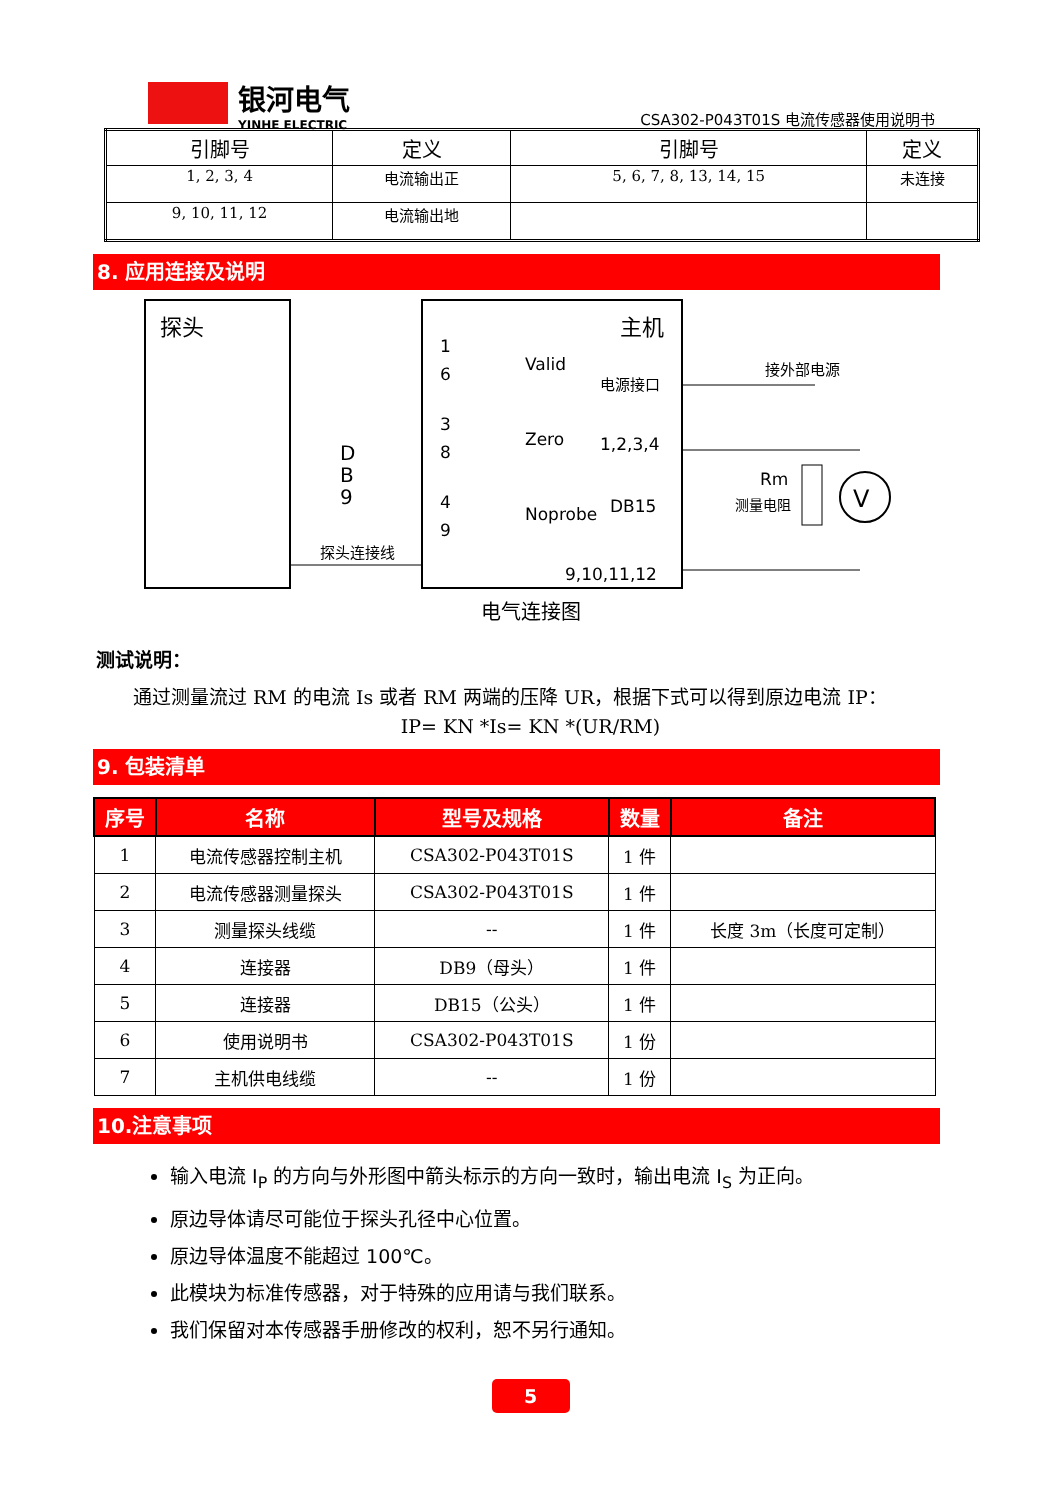银河电气
YINHE ELECTRIC
CSA302-P043T01S 电流传感器使用说明书
| 引脚号 | 定义 | 引脚号 | 定义 |
| --- | --- | --- | --- |
| 1, 2, 3, 4 | 电流输出正 | 5, 6, 7, 8, 13, 14, 15 | 未连接 |
| 9, 10, 11, 12 | 电流输出地 | | |
8. 应用连接及说明
探头
主机
D
B
9
1
6
3
8
4
9
Valid
Zero
Noprobe
电源接口
1,2,3,4
DB15
9,10,11,12
接外部电源
Rm
测量电阻
V
探头连接线
电气连接图
测试说明：
通过测量流过 RM 的电流 Is 或者 RM 两端的压降 UR，根据下式可以得到原边电流 IP：
IP= KN *Is= KN *(UR/RM)
9. 包装清单
| 序号 | 名称 | 型号及规格 | 数量 | 备注 |
| --- | --- | --- | --- | --- |
| 1 | 电流传感器控制主机 | CSA302-P043T01S | 1 件 | |
| 2 | 电流传感器测量探头 | CSA302-P043T01S | 1 件 | |
| 3 | 测量探头线缆 | -- | 1 件 | 长度 3m（长度可定制） |
| 4 | 连接器 | DB9（母头） | 1 件 | |
| 5 | 连接器 | DB15（公头） | 1 件 | |
| 6 | 使用说明书 | CSA302-P043T01S | 1 份 | |
| 7 | 主机供电线缆 | -- | 1 份 | |
10.注意事项
输入电流 I<sub>P</sub> 的方向与外形图中箭头标示的方向一致时，输出电流 I<sub>S</sub> 为正向。
原边导体请尽可能位于探头孔径中心位置。
原边导体温度不能超过 100℃。
此模块为标准传感器，对于特殊的应用请与我们联系。
我们保留对本传感器手册修改的权利，恕不另行通知。
5